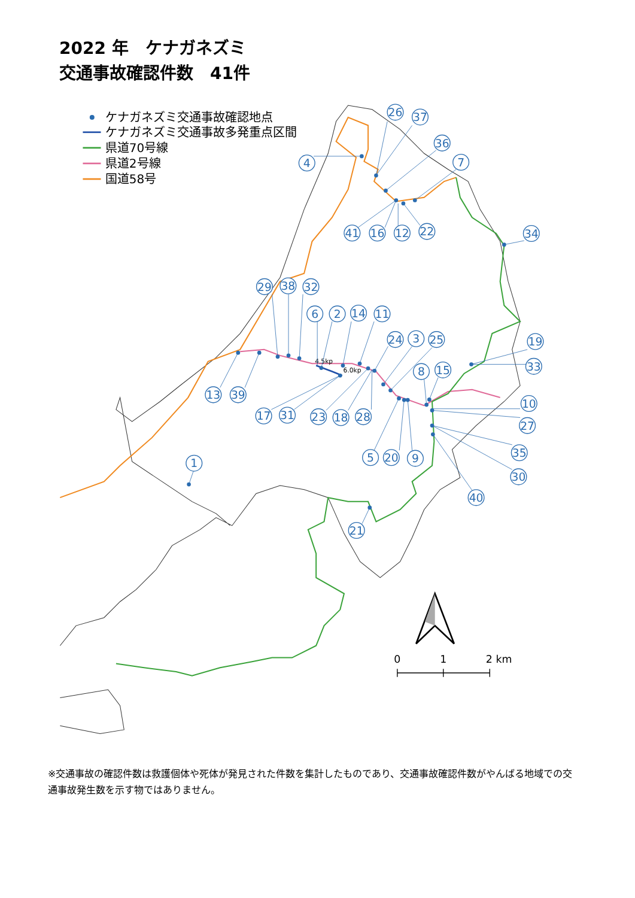2022 年　ケナガネズミ
交通事故確認件数　41件
ケナガネズミ交通事故確認地点
ケナガネズミ交通事故多発重点区間
県道70号線
県道2号線
国道58号
4.5kp
6.0kp
4
26
37
36
7
41
16
12
22
34
29
38
32
6
2
14
11
24
3
25
19
33
8
15
13
39
10
17
31
23
18
28
27
5
20
9
35
30
1
40
21
0
1
2 km
※交通事故の確認件数は救護個体や死体が発見された件数を集計したものであり、交通事故確認件数がやんばる地域での交通事故発生数を示す物ではありません。